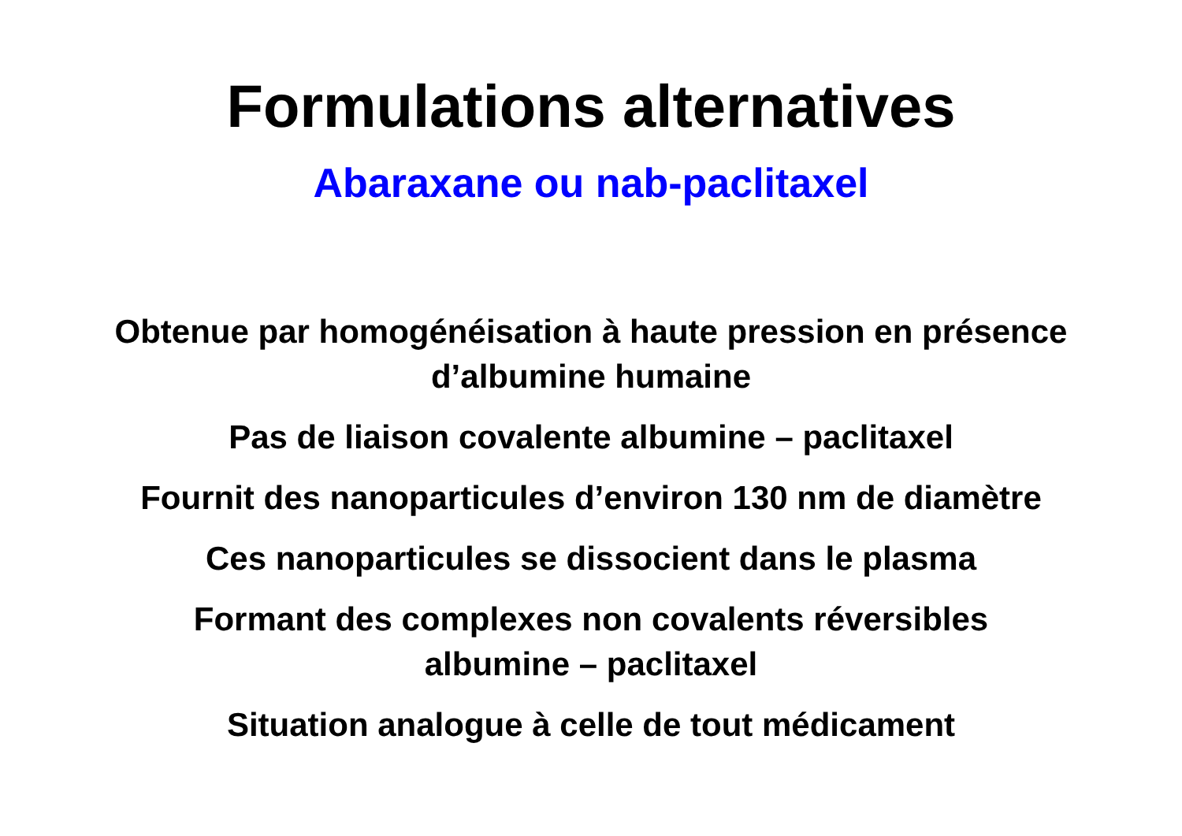Formulations alternatives
Abaraxane ou nab-paclitaxel
Obtenue par homogénéisation à haute pression en présence
d’albumine humaine
Pas de liaison covalente albumine – paclitaxel
Fournit des nanoparticules d’environ 130 nm de diamètre
Ces nanoparticules se dissocient dans le plasma
Formant des complexes non covalents réversibles
albumine – paclitaxel
Situation analogue à celle de tout médicament